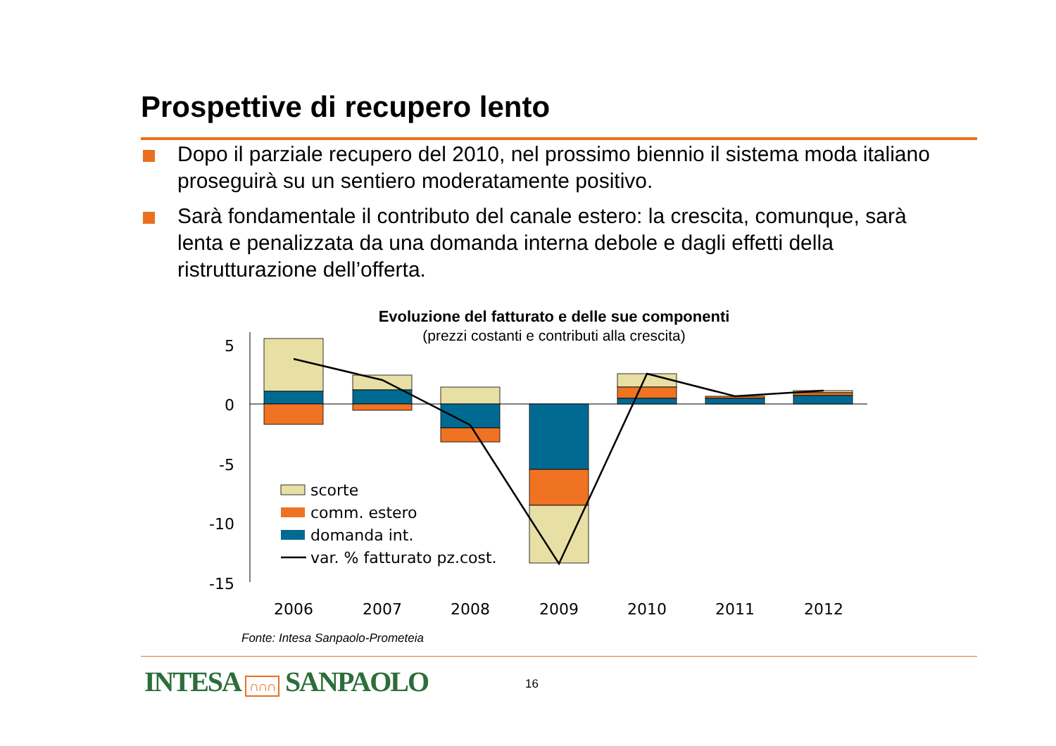Prospettive di recupero lento
Dopo il parziale recupero del 2010, nel prossimo biennio il sistema moda italiano proseguirà su un sentiero moderatamente positivo.
Sarà fondamentale il contributo del canale estero: la crescita, comunque, sarà lenta e penalizzata da una domanda interna debole e dagli effetti della ristrutturazione dell’offerta.
Evoluzione del fatturato e delle sue componenti
(prezzi costanti e contributi alla crescita)
5
0
-5
-10
-15
2006
2007
2008
2009
2010
2011
2012
scorte
comm. estero
domanda int.
var. % fatturato pz.cost.
Fonte: Intesa Sanpaolo-Prometeia
INTESA ∩∩∩ SANPAOLO 16